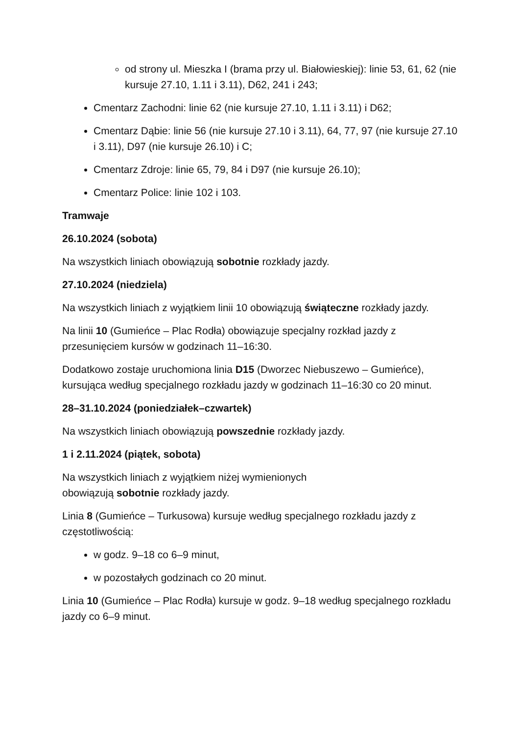od strony ul. Mieszka I (brama przy ul. Białowieskiej): linie 53, 61, 62 (nie kursuje 27.10, 1.11 i 3.11), D62, 241 i 243;
Cmentarz Zachodni: linie 62 (nie kursuje 27.10, 1.11 i 3.11) i D62;
Cmentarz Dąbie: linie 56 (nie kursuje 27.10 i 3.11), 64, 77, 97 (nie kursuje 27.10 i 3.11), D97 (nie kursuje 26.10) i C;
Cmentarz Zdroje: linie 65, 79, 84 i D97 (nie kursuje 26.10);
Cmentarz Police: linie 102 i 103.
Tramwaje
26.10.2024 (sobota)
Na wszystkich liniach obowiązują sobotnie rozkłady jazdy.
27.10.2024 (niedziela)
Na wszystkich liniach z wyjątkiem linii 10 obowiązują świąteczne rozkłady jazdy.
Na linii 10 (Gumieńce – Plac Rodła) obowiązuje specjalny rozkład jazdy z przesunięciem kursów w godzinach 11–16:30.
Dodatkowo zostaje uruchomiona linia D15 (Dworzec Niebuszewo – Gumieńce), kursująca według specjalnego rozkładu jazdy w godzinach 11–16:30 co 20 minut.
28–31.10.2024 (poniedziałek–czwartek)
Na wszystkich liniach obowiązują powszednie rozkłady jazdy.
1 i 2.11.2024 (piątek, sobota)
Na wszystkich liniach z wyjątkiem niżej wymienionych
obowiązują sobotnie rozkłady jazdy.
Linia 8 (Gumieńce – Turkusowa) kursuje według specjalnego rozkładu jazdy z częstotliwością:
w godz. 9–18 co 6–9 minut,
w pozostałych godzinach co 20 minut.
Linia 10 (Gumieńce – Plac Rodła) kursuje w godz. 9–18 według specjalnego rozkładu jazdy co 6–9 minut.